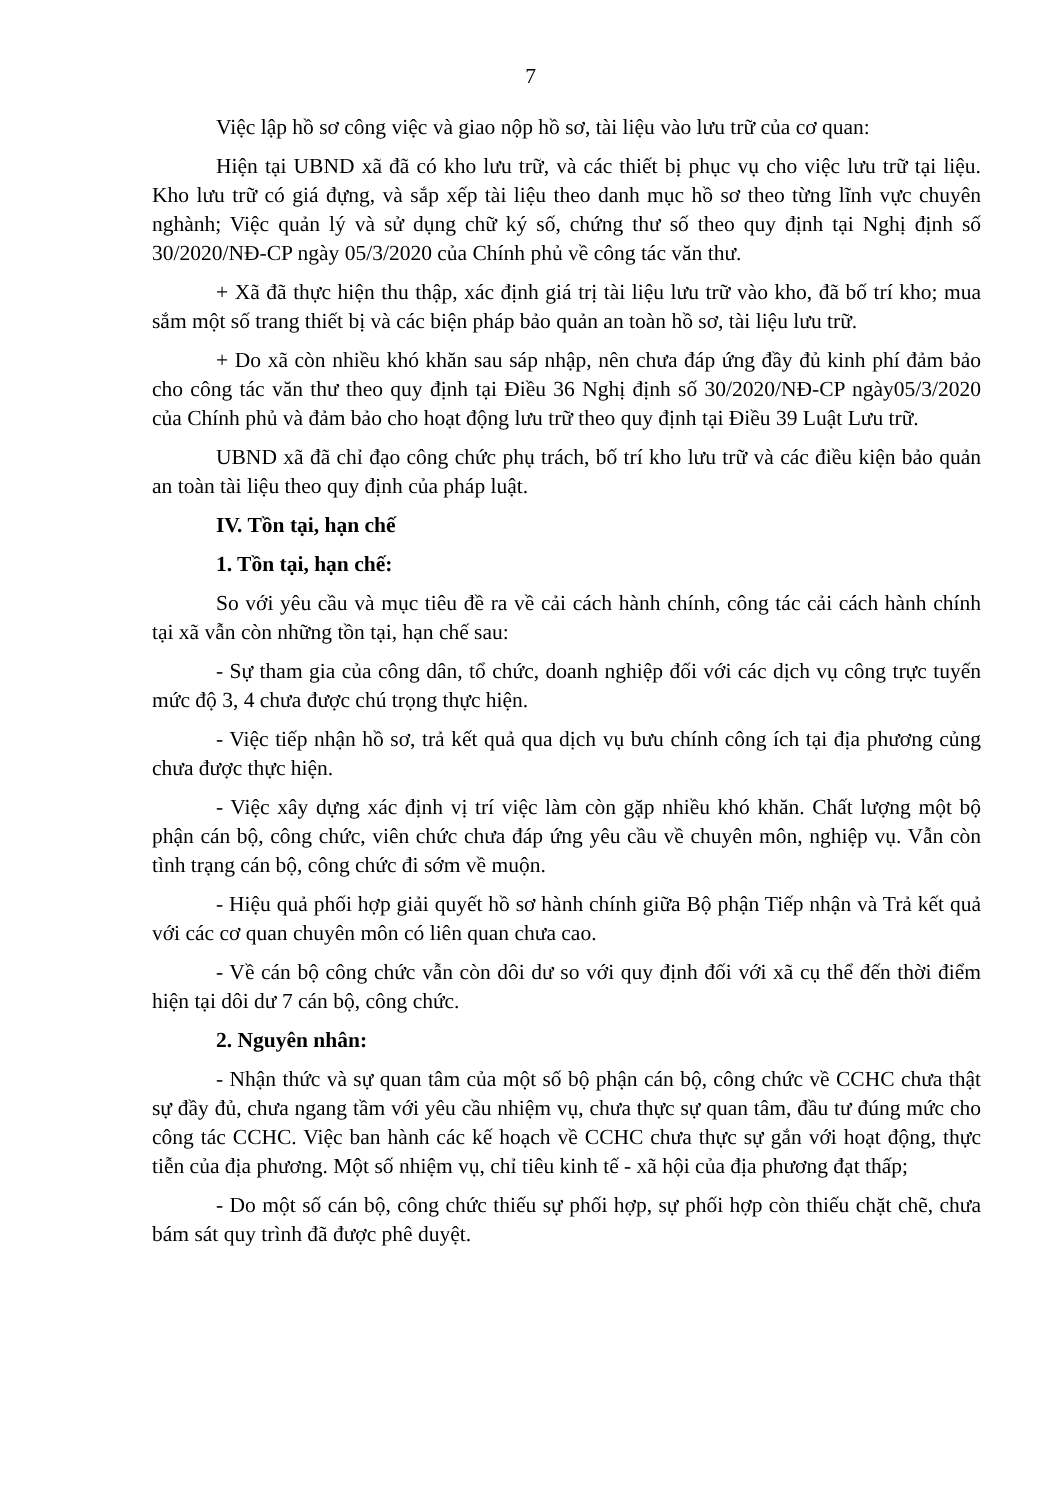7
Việc lập hồ sơ công việc và giao nộp hồ sơ, tài liệu vào lưu trữ của cơ quan:
Hiện tại UBND xã đã có kho lưu trữ, và các thiết bị phục vụ cho việc lưu trữ tại liệu. Kho lưu trữ có giá đựng, và sắp xếp tài liệu theo danh mục hồ sơ theo từng lĩnh vực chuyên nghành; Việc quản lý và sử dụng chữ ký số, chứng thư số theo quy định tại Nghị định số 30/2020/NĐ-CP ngày 05/3/2020 của Chính phủ về công tác văn thư.
+ Xã đã thực hiện thu thập, xác định giá trị tài liệu lưu trữ vào kho, đã bố trí kho; mua sắm một số trang thiết bị và các biện pháp bảo quản an toàn hồ sơ, tài liệu lưu trữ.
+ Do xã còn nhiều khó khăn sau sáp nhập, nên chưa đáp ứng đầy đủ kinh phí đảm bảo cho công tác văn thư theo quy định tại Điều 36 Nghị định số 30/2020/NĐ-CP ngày05/3/2020 của Chính phủ và đảm bảo cho hoạt động lưu trữ theo quy định tại Điều 39 Luật Lưu trữ.
UBND xã đã chỉ đạo công chức phụ trách, bố trí kho lưu trữ và các điều kiện bảo quản an toàn tài liệu theo quy định của pháp luật.
IV. Tồn tại, hạn chế
1. Tồn tại, hạn chế:
So với yêu cầu và mục tiêu đề ra về cải cách hành chính, công tác cải cách hành chính tại xã vẫn còn những tồn tại, hạn chế sau:
- Sự tham gia của công dân, tổ chức, doanh nghiệp đối với các dịch vụ công trực tuyến mức độ 3, 4 chưa được chú trọng thực hiện.
- Việc tiếp nhận hồ sơ, trả kết quả qua dịch vụ bưu chính công ích tại địa phương củng chưa được thực hiện.
- Việc xây dựng xác định vị trí việc làm còn gặp nhiều khó khăn. Chất lượng một bộ phận cán bộ, công chức, viên chức chưa đáp ứng yêu cầu về chuyên môn, nghiệp vụ. Vẫn còn tình trạng cán bộ, công chức đi sớm về muộn.
- Hiệu quả phối hợp giải quyết hồ sơ hành chính giữa Bộ phận Tiếp nhận và Trả kết quả với các cơ quan chuyên môn có liên quan chưa cao.
- Về cán bộ công chức vẫn còn dôi dư so với quy định đối với xã cụ thể đến thời điểm hiện tại dôi dư 7 cán bộ, công chức.
2. Nguyên nhân:
- Nhận thức và sự quan tâm của một số bộ phận cán bộ, công chức về CCHC chưa thật sự đầy đủ, chưa ngang tầm với yêu cầu nhiệm vụ, chưa thực sự quan tâm, đầu tư đúng mức cho công tác CCHC. Việc ban hành các kế hoạch về CCHC chưa thực sự gắn với hoạt động, thực tiễn của địa phương. Một số nhiệm vụ, chỉ tiêu kinh tế - xã hội của địa phương đạt thấp;
- Do một số cán bộ, công chức thiếu sự phối hợp, sự phối hợp còn thiếu chặt chẽ, chưa bám sát quy trình đã được phê duyệt.